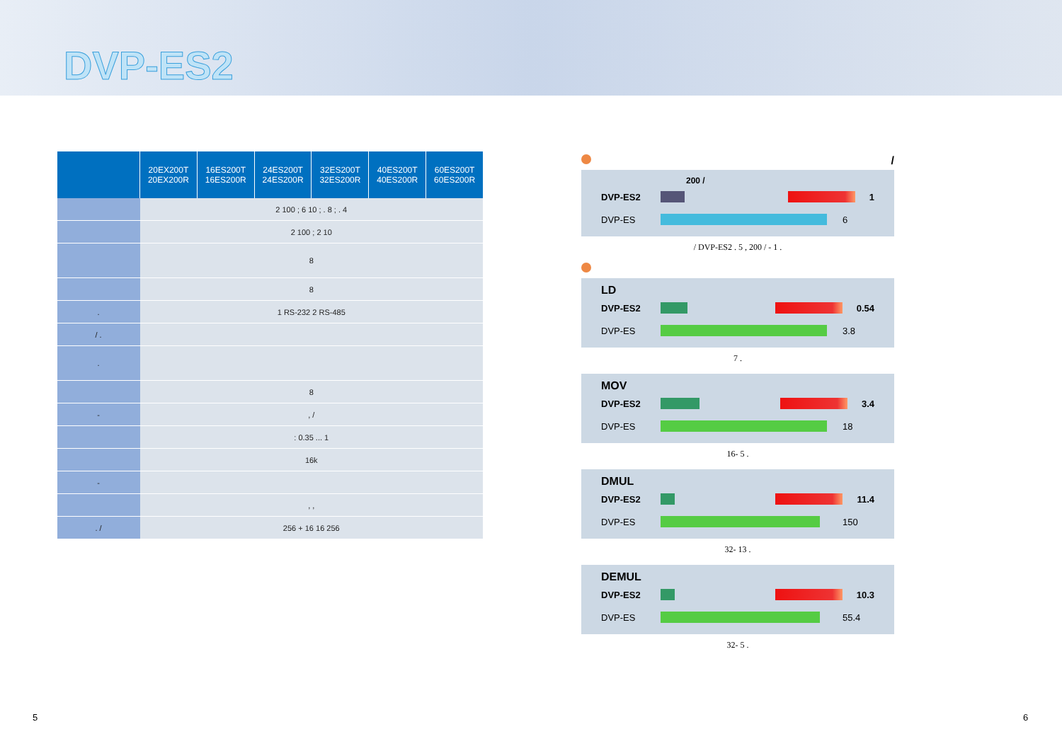DVP-ES2
| | 20EX200T 20EX200R | 16ES200T 16ES200R | 24ES200T 24ES200R | 32ES200T 32ES200R | 40ES200T 40ES200R | 60ES200T 60ES200R |
| --- | --- | --- | --- | --- | --- | --- |
| | 2 100 ; 6 10 ; . 8 ; . 4 | | | | | |
| | 2 100 ; 2 10 | | | | | |
| | 8 | | | | | |
| | 8 | | | | | |
| . | 1 RS-232 2 RS-485 | | | | | |
| / . | | | | | | |
| . | | | | | | |
| | 8 | | | | | |
| - | , / | | | | | |
| | : 0.35 ... 1 | | | | | |
| | 16k | | | | | |
| - | | | | | | |
| | , , | | | | | |
| . / | 256 + 16 16 256 | | | | | |
/
200 /
DVP-ES2 1
DVP-ES
6
/ DVP-ES2 . 5 , 200 / - 1 .
LD
DVP-ES2 0.54
DVP-ES
3.8
7 .
MOV
DVP-ES2 3.4
DVP-ES
18
16- 5 .
DMUL
DVP-ES2 11.4
DVP-ES
150
32- 13 .
DEMUL
DVP-ES2 10.3
DVP-ES
55.4
32- 5 .
5 6